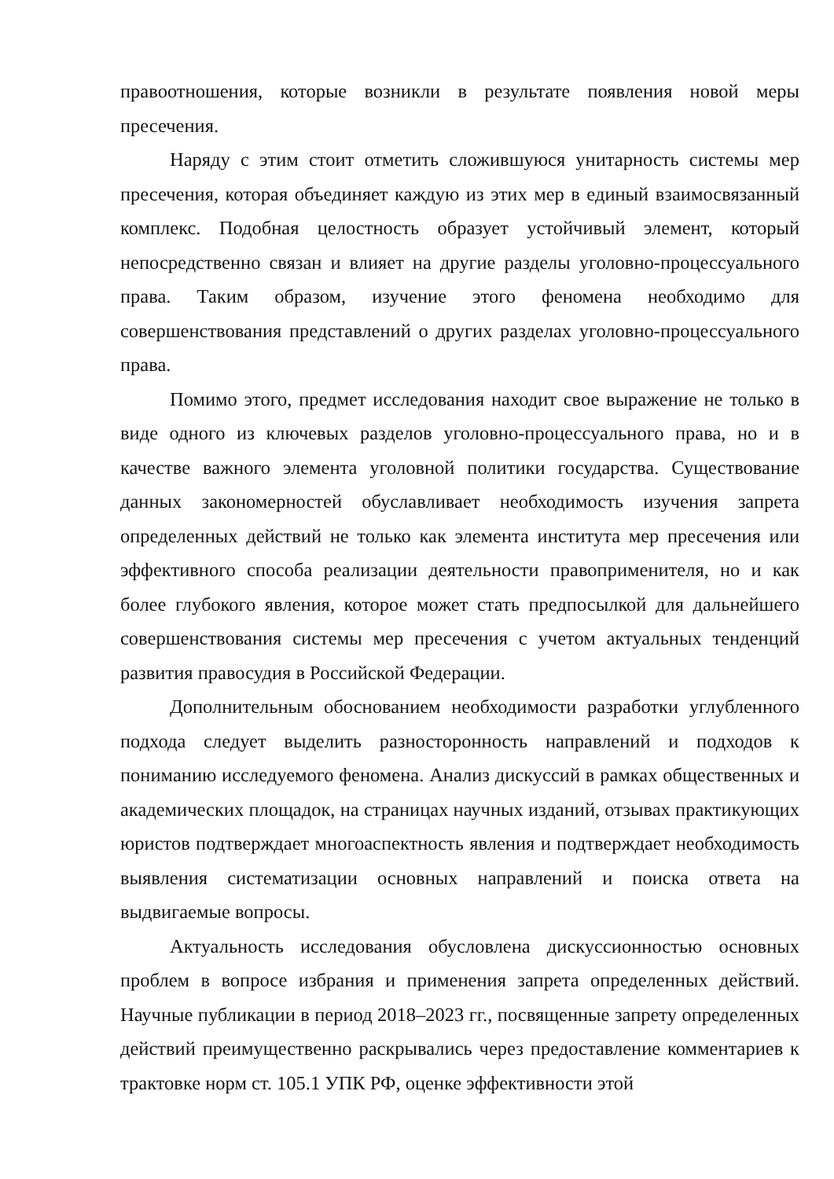правоотношения, которые возникли в результате появления новой меры пресечения.
Наряду с этим стоит отметить сложившуюся унитарность системы мер пресечения, которая объединяет каждую из этих мер в единый взаимосвязанный комплекс. Подобная целостность образует устойчивый элемент, который непосредственно связан и влияет на другие разделы уголовно-процессуального права. Таким образом, изучение этого феномена необходимо для совершенствования представлений о других разделах уголовно-процессуального права.
Помимо этого, предмет исследования находит свое выражение не только в виде одного из ключевых разделов уголовно-процессуального права, но и в качестве важного элемента уголовной политики государства. Существование данных закономерностей обуславливает необходимость изучения запрета определенных действий не только как элемента института мер пресечения или эффективного способа реализации деятельности правоприменителя, но и как более глубокого явления, которое может стать предпосылкой для дальнейшего совершенствования системы мер пресечения с учетом актуальных тенденций развития правосудия в Российской Федерации.
Дополнительным обоснованием необходимости разработки углубленного подхода следует выделить разносторонность направлений и подходов к пониманию исследуемого феномена. Анализ дискуссий в рамках общественных и академических площадок, на страницах научных изданий, отзывах практикующих юристов подтверждает многоаспектность явления и подтверждает необходимость выявления систематизации основных направлений и поиска ответа на выдвигаемые вопросы.
Актуальность исследования обусловлена дискуссионностью основных проблем в вопросе избрания и применения запрета определенных действий. Научные публикации в период 2018–2023 гг., посвященные запрету определенных действий преимущественно раскрывались через предоставление комментариев к трактовке норм ст. 105.1 УПК РФ, оценке эффективности этой